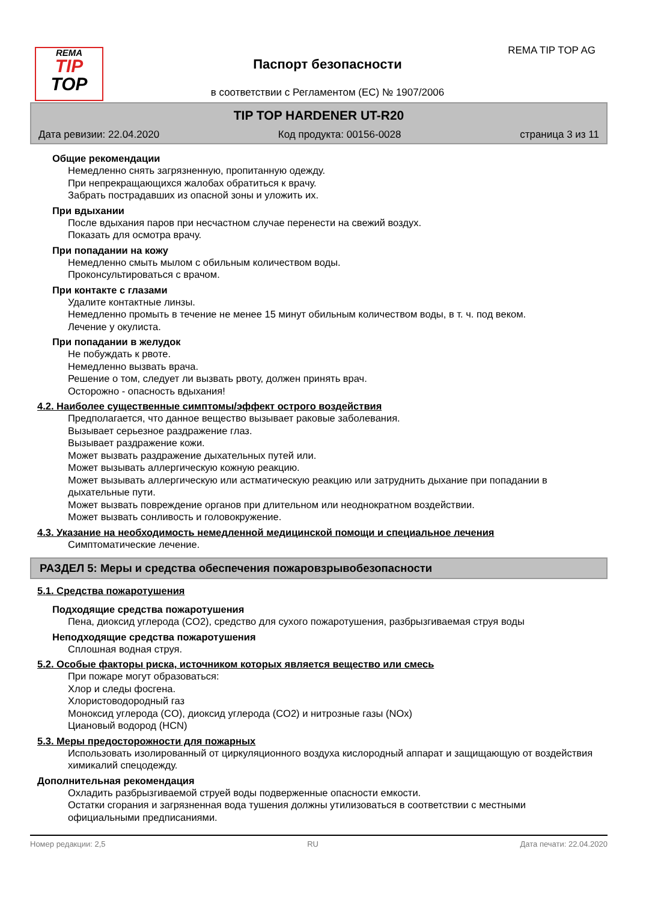REMA
TIP
TOP
REMA TIP TOP AG
Паспорт безопасности
в соответствии с Регламентом (ЕС) № 1907/2006
TIP TOP HARDENER UT-R20
Дата ревизии: 22.04.2020 Код продукта: 00156-0028 страница 3 из 11
Общие рекомендации
Немедленно снять загрязненную, пропитанную одежду.
При непрекращающихся жалобах обратиться к врачу.
Забрать пострадавших из опасной зоны и уложить их.
При вдыхании
После вдыхания паров при несчастном случае перенести на свежий воздух.
Показать для осмотра врачу.
При попадании на кожу
Немедленно смыть мылом с обильным количеством воды.
Проконсультироваться с врачом.
При контакте с глазами
Удалите контактные линзы.
Немедленно промыть в течение не менее 15 минут обильным количеством воды, в т. ч. под веком.
Лечение у окулиста.
При попадании в желудок
Не побуждать к рвоте.
Немедленно вызвать врача.
Решение о том, следует ли вызвать рвоту, должен принять врач.
Осторожно - опасность вдыхания!
4.2. Наиболее существенные симптомы/эффект острого воздействия
Предполагается, что данное вещество вызывает раковые заболевания.
Вызывает серьезное раздражение глаз.
Вызывает раздражение кожи.
Может вызвать раздражение дыхательных путей или.
Может вызывать аллергическую кожную реакцию.
Может вызывать аллергическую или астматическую реакцию или затруднить дыхание при попадании в дыхательные пути.
Может вызвать повреждение органов при длительном или неоднократном воздействии.
Может вызвать сонливость и головокружение.
4.3. Указание на необходимость немедленной медицинской помощи и специальное лечения
Симптоматические лечение.
РАЗДЕЛ 5: Меры и средства обеспечения пожаровзрывобезопасности
5.1. Средства пожаротушения
Подходящие средства пожаротушения
Пена, диоксид углерода (CO2), средство для сухого пожаротушения, разбрызгиваемая струя воды
Неподходящие средства пожаротушения
Сплошная водная струя.
5.2. Особые факторы риска, источником которых является вещество или смесь
При пожаре могут образоваться:
Хлор и следы фосгена.
Хлористоводородный газ
Моноксид углерода (CO), диоксид углерода (CO2) и нитрозные газы (NOx)
Циановый водород (HCN)
5.3. Меры предосторожности для пожарных
Использовать изолированный от циркуляционного воздуха кислородный аппарат и защищающую от воздействия химикалий спецодежду.
Дополнительная рекомендация
Охладить разбрызгиваемой струей воды подверженные опасности емкости.
Остатки сгорания и загрязненная вода тушения должны утилизоваться в соответствии с местными официальными предписаниями.
Номер редакции: 2,5 RU Дата печати: 22.04.2020